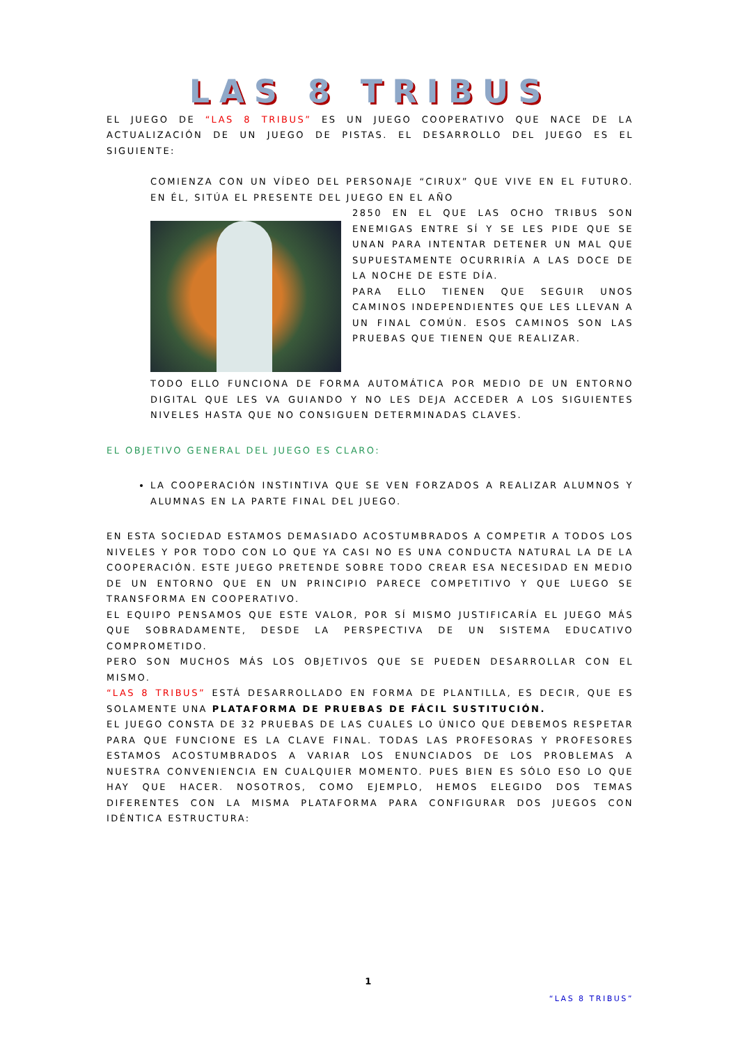LAS 8 TRIBUS
EL JUEGO DE “LAS 8 TRIBUS” ES UN JUEGO COOPERATIVO QUE NACE DE LA ACTUALIZACIÓN DE UN JUEGO DE PISTAS. EL DESARROLLO DEL JUEGO ES EL SIGUIENTE:
COMIENZA CON UN VÍDEO DEL PERSONAJE “CIRUX” QUE VIVE EN EL FUTURO. EN ÉL, SITÚA EL PRESENTE DEL JUEGO EN EL AÑO
2850 EN EL QUE LAS OCHO TRIBUS SON ENEMIGAS ENTRE SÍ Y SE LES PIDE QUE SE UNAN PARA INTENTAR DETENER UN MAL QUE SUPUESTAMENTE OCURRIRÍA A LAS DOCE DE LA NOCHE DE ESTE DÍA.
PARA ELLO TIENEN QUE SEGUIR UNOS CAMINOS INDEPENDIENTES QUE LES LLEVAN A UN FINAL COMÚN. ESOS CAMINOS SON LAS PRUEBAS QUE TIENEN QUE REALIZAR.
TODO ELLO FUNCIONA DE FORMA AUTOMÁTICA POR MEDIO DE UN ENTORNO DIGITAL QUE LES VA GUIANDO Y NO LES DEJA ACCEDER A LOS SIGUIENTES NIVELES HASTA QUE NO CONSIGUEN DETERMINADAS CLAVES.
EL OBJETIVO GENERAL DEL JUEGO ES CLARO:
LA COOPERACIÓN INSTINTIVA QUE SE VEN FORZADOS A REALIZAR ALUMNOS Y ALUMNAS EN LA PARTE FINAL DEL JUEGO.
EN ESTA SOCIEDAD ESTAMOS DEMASIADO ACOSTUMBRADOS A COMPETIR A TODOS LOS NIVELES Y POR TODO CON LO QUE YA CASI NO ES UNA CONDUCTA NATURAL LA DE LA COOPERACIÓN. ESTE JUEGO PRETENDE SOBRE TODO CREAR ESA NECESIDAD EN MEDIO DE UN ENTORNO QUE EN UN PRINCIPIO PARECE COMPETITIVO Y QUE LUEGO SE TRANSFORMA EN COOPERATIVO.
EL EQUIPO PENSAMOS QUE ESTE VALOR, POR SÍ MISMO JUSTIFICARÍA EL JUEGO MÁS QUE SOBRADAMENTE, DESDE LA PERSPECTIVA DE UN SISTEMA EDUCATIVO COMPROMETIDO.
PERO SON MUCHOS MÁS LOS OBJETIVOS QUE SE PUEDEN DESARROLLAR CON EL MISMO.
“LAS 8 TRIBUS” ESTÁ DESARROLLADO EN FORMA DE PLANTILLA, ES DECIR, QUE ES SOLAMENTE UNA PLATAFORMA DE PRUEBAS DE FÁCIL SUSTITUCIÓN.
EL JUEGO CONSTA DE 32 PRUEBAS DE LAS CUALES LO ÚNICO QUE DEBEMOS RESPETAR PARA QUE FUNCIONE ES LA CLAVE FINAL. TODAS LAS PROFESORAS Y PROFESORES ESTAMOS ACOSTUMBRADOS A VARIAR LOS ENUNCIADOS DE LOS PROBLEMAS A NUESTRA CONVENIENCIA EN CUALQUIER MOMENTO. PUES BIEN ES SÓLO ESO LO QUE HAY QUE HACER. NOSOTROS, COMO EJEMPLO, HEMOS ELEGIDO DOS TEMAS DIFERENTES CON LA MISMA PLATAFORMA PARA CONFIGURAR DOS JUEGOS CON IDÉNTICA ESTRUCTURA:
1
“LAS 8 TRIBUS”